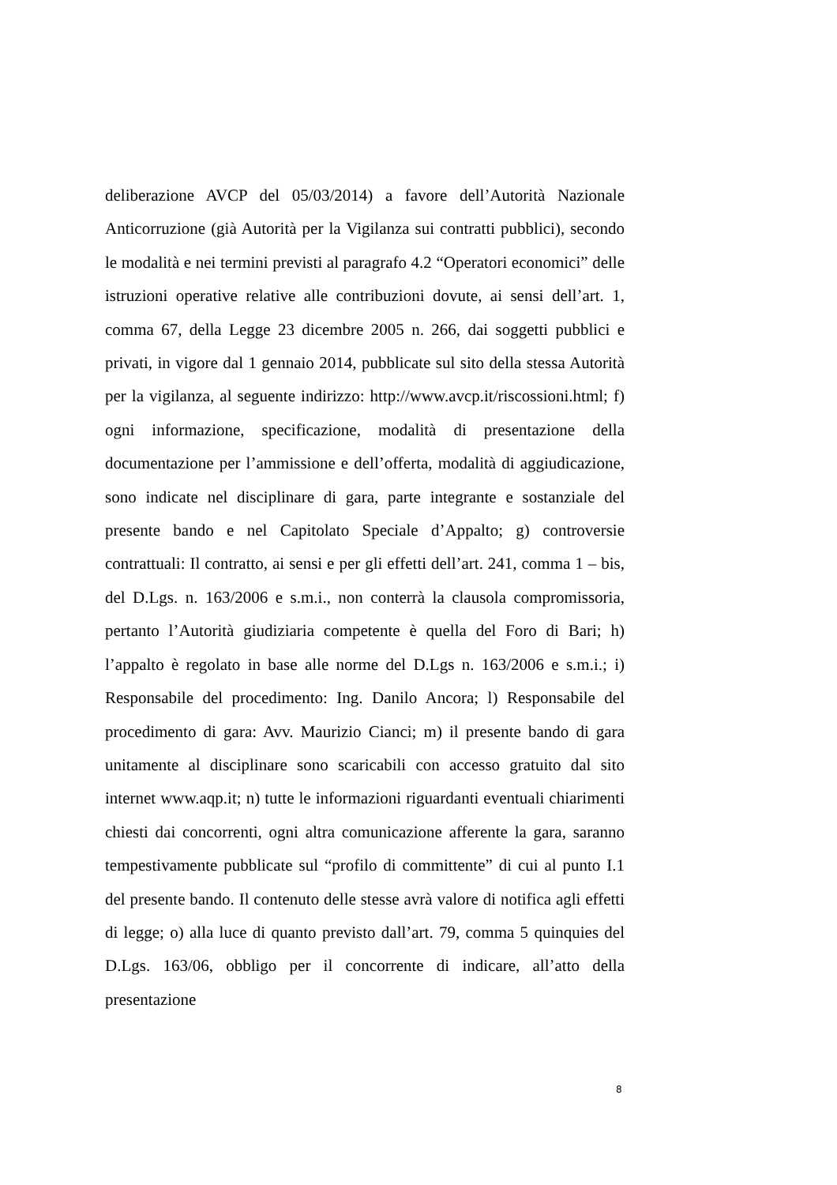deliberazione AVCP del 05/03/2014) a favore dell’Autorità Nazionale Anticorruzione (già Autorità per la Vigilanza sui contratti pubblici), secondo le modalità e nei termini previsti al paragrafo 4.2 “Operatori economici” delle istruzioni operative relative alle contribuzioni dovute, ai sensi dell’art. 1, comma 67, della Legge 23 dicembre 2005 n. 266, dai soggetti pubblici e privati, in vigore dal 1 gennaio 2014, pubblicate sul sito della stessa Autorità per la vigilanza, al seguente indirizzo: http://www.avcp.it/riscossioni.html; f) ogni informazione, specificazione, modalità di presentazione della documentazione per l’ammissione e dell’offerta, modalità di aggiudicazione, sono indicate nel disciplinare di gara, parte integrante e sostanziale del presente bando e nel Capitolato Speciale d’Appalto; g) controversie contrattuali: Il contratto, ai sensi e per gli effetti dell’art. 241, comma 1 – bis, del D.Lgs. n. 163/2006 e s.m.i., non conterrà la clausola compromissoria, pertanto l’Autorità giudiziaria competente è quella del Foro di Bari; h) l’appalto è regolato in base alle norme del D.Lgs n. 163/2006 e s.m.i.; i) Responsabile del procedimento: Ing. Danilo Ancora; l) Responsabile del procedimento di gara: Avv. Maurizio Cianci; m) il presente bando di gara unitamente al disciplinare sono scaricabili con accesso gratuito dal sito internet www.aqp.it; n) tutte le informazioni riguardanti eventuali chiarimenti chiesti dai concorrenti, ogni altra comunicazione afferente la gara, saranno tempestivamente pubblicate sul “profilo di committente” di cui al punto I.1 del presente bando. Il contenuto delle stesse avrà valore di notifica agli effetti di legge; o) alla luce di quanto previsto dall’art. 79, comma 5 quinquies del D.Lgs. 163/06, obbligo per il concorrente di indicare, all’atto della presentazione
8